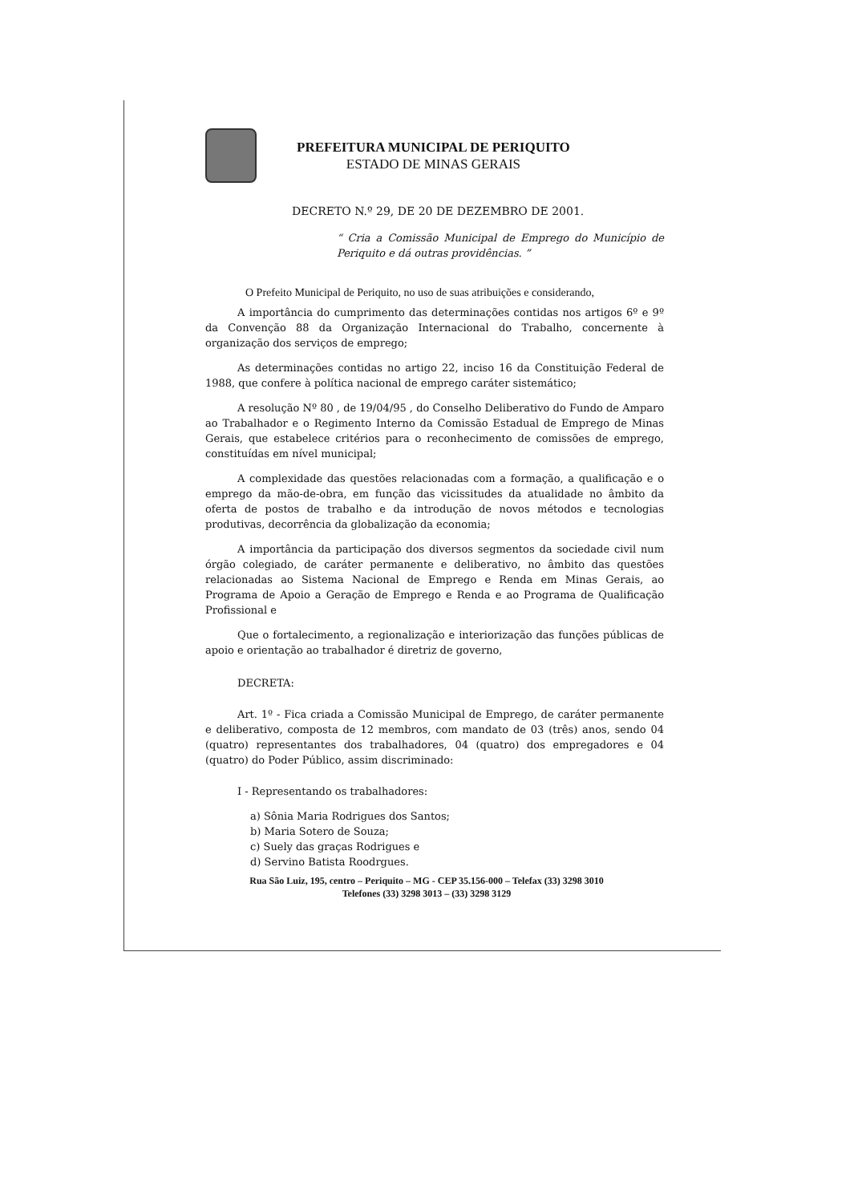PREFEITURA MUNICIPAL DE PERIQUITO
ESTADO DE MINAS GERAIS
DECRETO N.º 29, DE 20 DE DEZEMBRO DE 2001.
“ Cria a Comissão Municipal de Emprego do Município de Periquito e dá outras providências. ”
O Prefeito Municipal de Periquito, no uso de suas atribuições e considerando,
A importância do cumprimento das determinações contidas nos artigos 6º e 9º da Convenção 88 da Organização Internacional do Trabalho, concernente à organização dos serviços de emprego;
As determinações contidas no artigo 22, inciso 16 da Constituição Federal de 1988, que confere à política nacional de emprego caráter sistemático;
A resolução Nº 80 , de 19/04/95 , do Conselho Deliberativo do Fundo de Amparo ao Trabalhador e o Regimento Interno da Comissão Estadual de Emprego de Minas Gerais, que estabelece critérios para o reconhecimento de comissões de emprego, constituídas em nível municipal;
A complexidade das questões relacionadas com a formação, a qualificação e o emprego da mão-de-obra, em função das vicissitudes da atualidade no âmbito da oferta de postos de trabalho e da introdução de novos métodos e tecnologias produtivas, decorrência da globalização da economia;
A importância da participação dos diversos segmentos da sociedade civil num órgão colegiado, de caráter permanente e deliberativo, no âmbito das questões relacionadas ao Sistema Nacional de Emprego e Renda em Minas Gerais, ao Programa de Apoio a Geração de Emprego e Renda e ao Programa de Qualificação Profissional e
Que o fortalecimento, a regionalização e interiorização das funções públicas de apoio e orientação ao trabalhador é diretriz de governo,
DECRETA:
Art. 1º - Fica criada a Comissão Municipal de Emprego, de caráter permanente e deliberativo, composta de 12 membros, com mandato de 03 (três) anos, sendo 04 (quatro) representantes dos trabalhadores, 04 (quatro) dos empregadores e 04 (quatro) do Poder Público, assim discriminado:
I - Representando os trabalhadores:
a) Sônia Maria Rodrigues dos Santos;
b) Maria Sotero de Souza;
c) Suely das graças Rodrigues e
d) Servino Batista Roodrgues.
Rua São Luiz, 195, centro – Periquito – MG - CEP 35.156-000 – Telefax (33) 3298 3010
Telefones (33) 3298 3013 – (33) 3298 3129